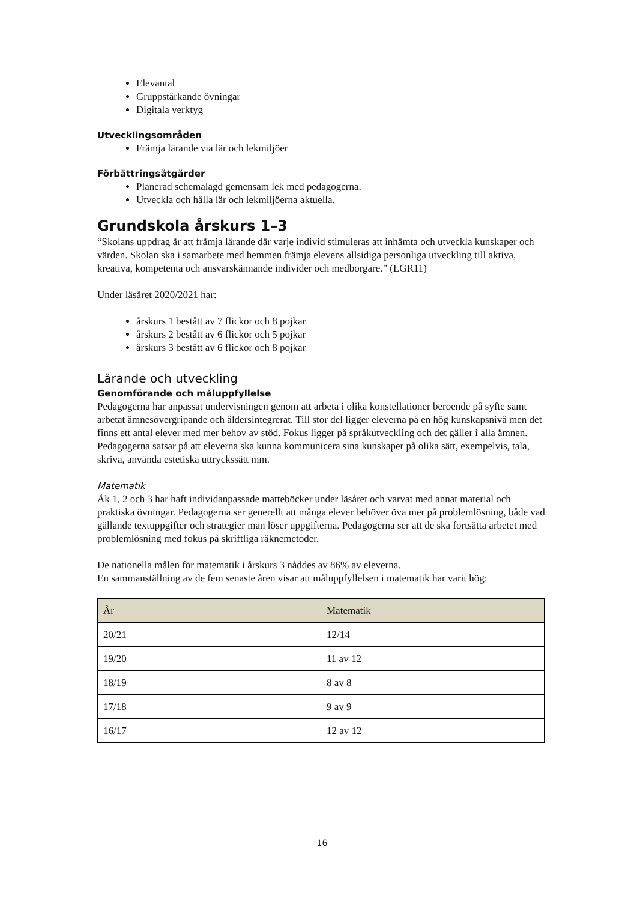Elevantal
Gruppstärkande övningar
Digitala verktyg
Utvecklingsområden
Främja lärande via lär och lekmiljöer
Förbättringsåtgärder
Planerad schemalagd gemensam lek med pedagogerna.
Utveckla och hålla lär och lekmiljöerna aktuella.
Grundskola årskurs 1–3
“Skolans uppdrag är att främja lärande där varje individ stimuleras att inhämta och utveckla kunskaper och värden. Skolan ska i samarbete med hemmen främja elevens allsidiga personliga utveckling till aktiva, kreativa, kompetenta och ansvarskännande individer och medborgare.” (LGR11)
Under läsåret 2020/2021 har:
årskurs 1 bestått av 7 flickor och 8 pojkar
årskurs 2 bestått av 6 flickor och 5 pojkar
årskurs 3 bestått av 6 flickor och 8 pojkar
Lärande och utveckling
Genomförande och måluppfyllelse
Pedagogerna har anpassat undervisningen genom att arbeta i olika konstellationer beroende på syfte samt arbetat ämnesövergripande och åldersintegrerat. Till stor del ligger eleverna på en hög kunskapsnivå men det finns ett antal elever med mer behov av stöd. Fokus ligger på språkutveckling och det gäller i alla ämnen. Pedagogerna satsar på att eleverna ska kunna kommunicera sina kunskaper på olika sätt, exempelvis, tala, skriva, använda estetiska uttryckssätt mm.
Matematik
Åk 1, 2 och 3 har haft individanpassade matteböcker under läsåret och varvat med annat material och praktiska övningar. Pedagogerna ser generellt att många elever behöver öva mer på problemlösning, både vad gällande textuppgifter och strategier man löser uppgifterna. Pedagogerna ser att de ska fortsätta arbetet med problemlösning med fokus på skriftliga räknemetoder.
De nationella målen för matematik i årskurs 3 nåddes av 86% av eleverna.
En sammanställning av de fem senaste åren visar att måluppfyllelsen i matematik har varit hög:
| År | Matematik |
| --- | --- |
| 20/21 | 12/14 |
| 19/20 | 11 av 12 |
| 18/19 | 8 av 8 |
| 17/18 | 9 av 9 |
| 16/17 | 12 av 12 |
16